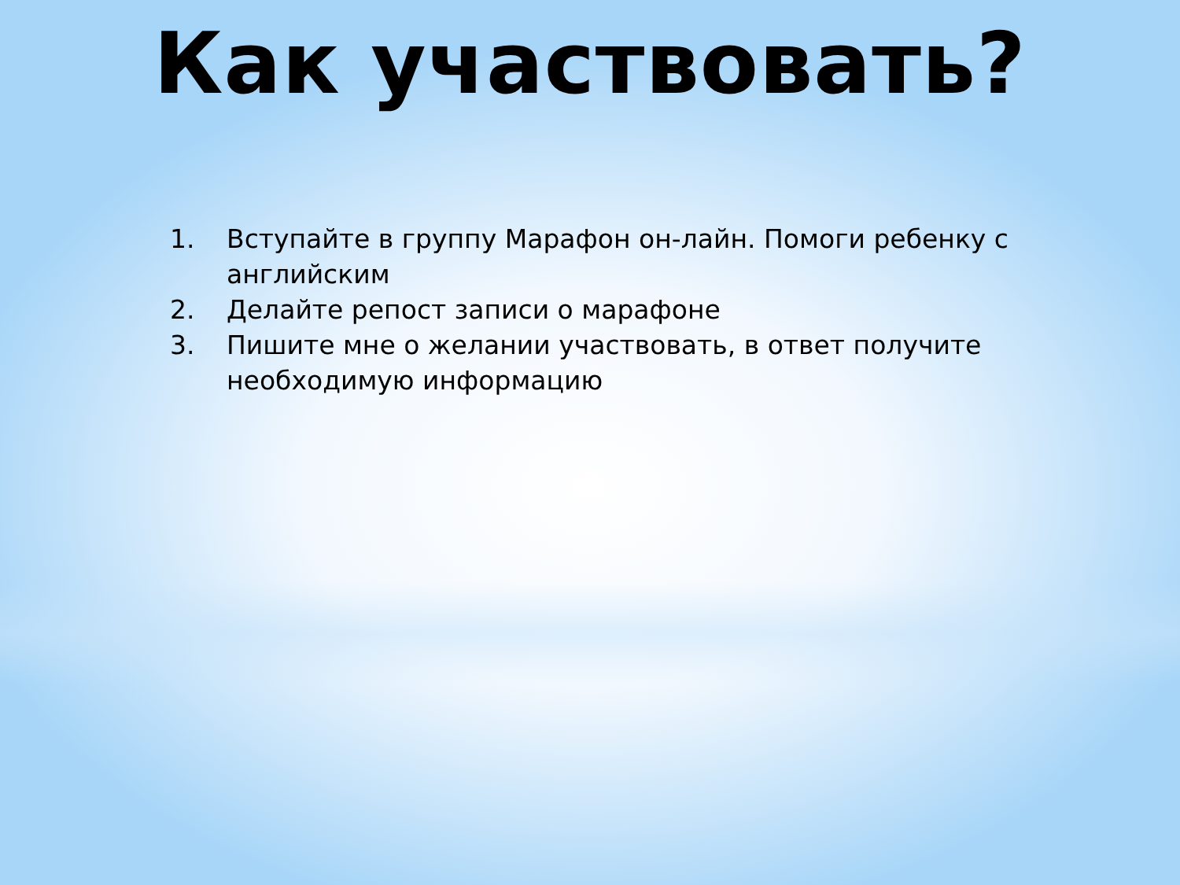Как участвовать?
1. Вступайте в группу Марафон он-лайн. Помоги ребенку с английским
2. Делайте репост записи о марафоне
3. Пишите мне о желании участвовать, в ответ получите необходимую информацию